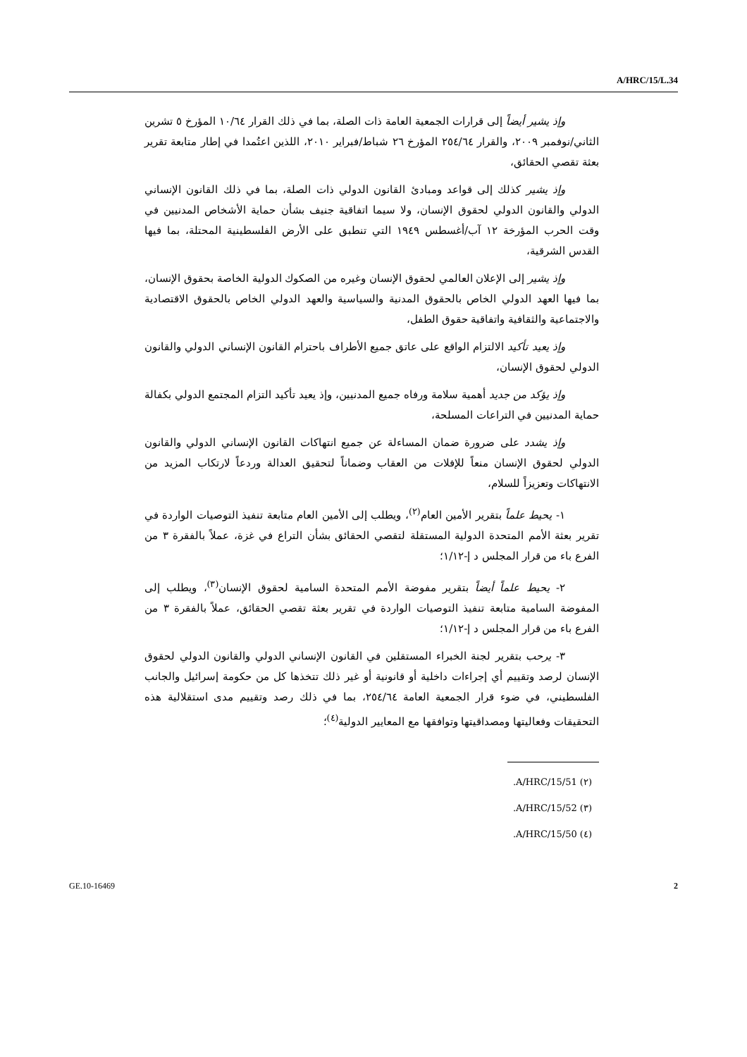A/HRC/15/L.34
وإذ يشير أيضاً إلى قرارات الجمعية العامة ذات الصلة، بما في ذلك القرار ١٠/٦٤ المؤرخ ٥ تشرين الثاني/نوفمبر ٢٠٠٩، والقرار ٢٥٤/٦٤ المؤرخ ٢٦ شباط/فبراير ٢٠١٠، اللذين اعتُمدا في إطار متابعة تقرير بعثة تقصي الحقائق،
وإذ يشير كذلك إلى قواعد ومبادئ القانون الدولي ذات الصلة، بما في ذلك القانون الإنساني الدولي والقانون الدولي لحقوق الإنسان، ولا سيما اتفاقية جنيف بشأن حماية الأشخاص المدنيين في وقت الحرب المؤرخة ١٢ آب/أغسطس ١٩٤٩ التي تنطبق على الأرض الفلسطينية المحتلة، بما فيها القدس الشرقية،
وإذ يشير إلى الإعلان العالمي لحقوق الإنسان وغيره من الصكوك الدولية الخاصة بحقوق الإنسان، بما فيها العهد الدولي الخاص بالحقوق المدنية والسياسية والعهد الدولي الخاص بالحقوق الاقتصادية والاجتماعية والثقافية واتفاقية حقوق الطفل،
وإذ يعيد تأكيد الالتزام الواقع على عاتق جميع الأطراف باحترام القانون الإنساني الدولي والقانون الدولي لحقوق الإنسان،
وإذ يؤكد من جديد أهمية سلامة ورفاه جميع المدنيين، وإذ يعيد تأكيد التزام المجتمع الدولي بكفالة حماية المدنيين في التراعات المسلحة،
وإذ يشدد على ضرورة ضمان المساءلة عن جميع انتهاكات القانون الإنساني الدولي والقانون الدولي لحقوق الإنسان منعاً للإفلات من العقاب وضماناً لتحقيق العدالة وردعاً لارتكاب المزيد من الانتهاكات وتعزيزاً للسلام،
١- يحيط علماً بتقرير الأمين العام<sup>(٢)</sup>، ويطلب إلى الأمين العام متابعة تنفيذ التوصيات الواردة في تقرير بعثة الأمم المتحدة الدولية المستقلة لتقصي الحقائق بشأن التراع في غزة، عملاً بالفقرة ٣ من الفرع باء من قرار المجلس د إ-١/١٢؛
٢- يحيط علماً أيضاً بتقرير مفوضة الأمم المتحدة السامية لحقوق الإنسان<sup>(٣)</sup>، ويطلب إلى المفوضة السامية متابعة تنفيذ التوصيات الواردة في تقرير بعثة تقصي الحقائق، عملاً بالفقرة ٣ من الفرع باء من قرار المجلس د إ-١/١٢؛
٣- يرحب بتقرير لجنة الخبراء المستقلين في القانون الإنساني الدولي والقانون الدولي لحقوق الإنسان لرصد وتقييم أي إجراءات داخلية أو قانونية أو غير ذلك تتخذها كل من حكومة إسرائيل والجانب الفلسطيني، في ضوء قرار الجمعية العامة ٢٥٤/٦٤، بما في ذلك رصد وتقييم مدى استقلالية هذه التحقيقات وفعاليتها ومصداقيتها وتوافقها مع المعايير الدولية<sup>(٤)</sup>؛
(٢) A/HRC/15/51.
(٣) A/HRC/15/52.
(٤) A/HRC/15/50.
GE.10-16469 2